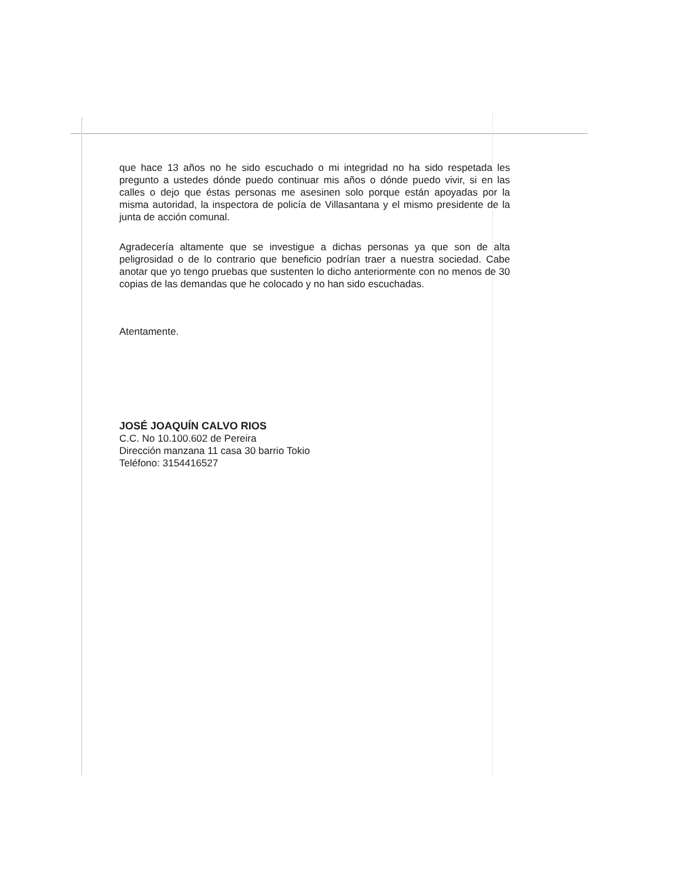que hace 13 años no he sido escuchado o mi integridad no ha sido respetada les pregunto a ustedes dónde puedo continuar mis años o dónde puedo vivir, si en las calles o dejo que éstas personas me asesinen solo porque están apoyadas por la misma autoridad, la inspectora de policía de Villasantana y el mismo presidente de la junta de acción comunal.
Agradecería altamente que se investigue a dichas personas ya que son de alta peligrosidad o de lo contrario que beneficio podrían traer a nuestra sociedad. Cabe anotar que yo tengo pruebas que sustenten lo dicho anteriormente con no menos de 30 copias de las demandas que he colocado y no han sido escuchadas.
Atentamente.
JOSÉ JOAQUÍN CALVO RIOS
C.C. No 10.100.602 de Pereira
Dirección manzana 11 casa 30 barrio Tokio
Teléfono: 3154416527